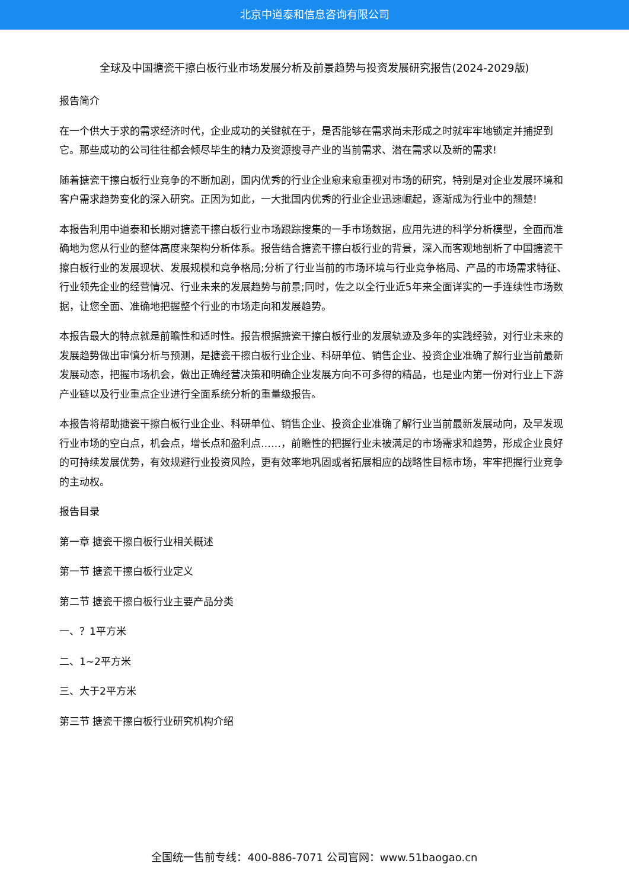北京中道泰和信息咨询有限公司
全球及中国搪瓷干擦白板行业市场发展分析及前景趋势与投资发展研究报告(2024-2029版)
报告简介
在一个供大于求的需求经济时代，企业成功的关键就在于，是否能够在需求尚未形成之时就牢牢地锁定并捕捉到它。那些成功的公司往往都会倾尽毕生的精力及资源搜寻产业的当前需求、潜在需求以及新的需求!
随着搪瓷干擦白板行业竞争的不断加剧，国内优秀的行业企业愈来愈重视对市场的研究，特别是对企业发展环境和客户需求趋势变化的深入研究。正因为如此，一大批国内优秀的行业企业迅速崛起，逐渐成为行业中的翘楚!
本报告利用中道泰和长期对搪瓷干擦白板行业市场跟踪搜集的一手市场数据，应用先进的科学分析模型，全面而准确地为您从行业的整体高度来架构分析体系。报告结合搪瓷干擦白板行业的背景，深入而客观地剖析了中国搪瓷干擦白板行业的发展现状、发展规模和竞争格局;分析了行业当前的市场环境与行业竞争格局、产品的市场需求特征、行业领先企业的经营情况、行业未来的发展趋势与前景;同时，佐之以全行业近5年来全面详实的一手连续性市场数据，让您全面、准确地把握整个行业的市场走向和发展趋势。
本报告最大的特点就是前瞻性和适时性。报告根据搪瓷干擦白板行业的发展轨迹及多年的实践经验，对行业未来的发展趋势做出审慎分析与预测，是搪瓷干擦白板行业企业、科研单位、销售企业、投资企业准确了解行业当前最新发展动态，把握市场机会，做出正确经营决策和明确企业发展方向不可多得的精品，也是业内第一份对行业上下游产业链以及行业重点企业进行全面系统分析的重量级报告。
本报告将帮助搪瓷干擦白板行业企业、科研单位、销售企业、投资企业准确了解行业当前最新发展动向，及早发现行业市场的空白点，机会点，增长点和盈利点……，前瞻性的把握行业未被满足的市场需求和趋势，形成企业良好的可持续发展优势，有效规避行业投资风险，更有效率地巩固或者拓展相应的战略性目标市场，牢牢把握行业竞争的主动权。
报告目录
第一章 搪瓷干擦白板行业相关概述
第一节 搪瓷干擦白板行业定义
第二节 搪瓷干擦白板行业主要产品分类
一、？1平方米
二、1~2平方米
三、大于2平方米
第三节 搪瓷干擦白板行业研究机构介绍
全国统一售前专线：400-886-7071 公司官网：www.51baogao.cn